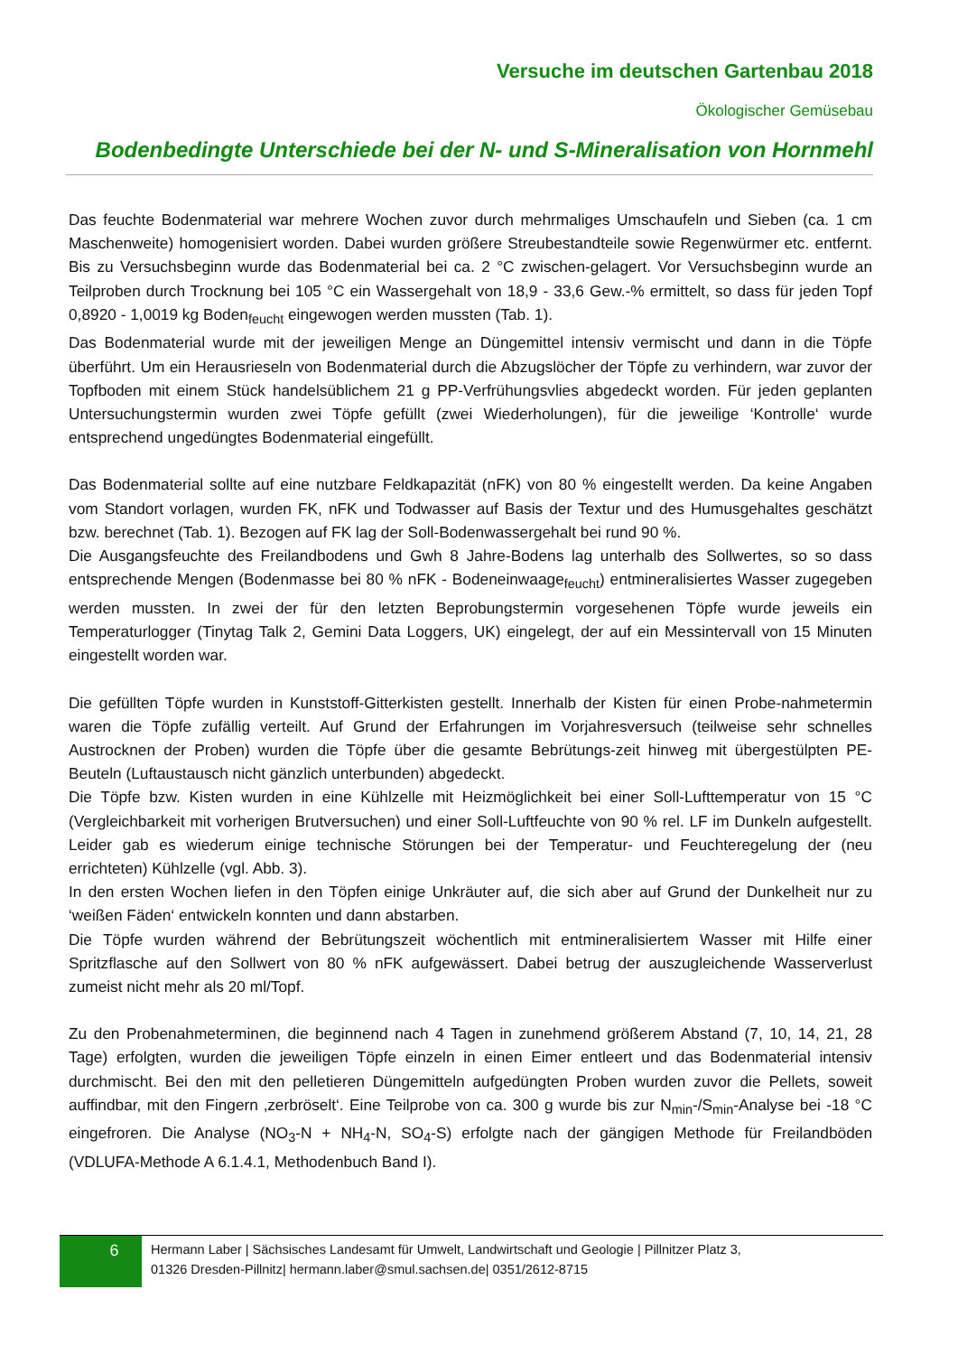Versuche im deutschen Gartenbau 2018
Ökologischer Gemüsebau
Bodenbedingte Unterschiede bei der N- und S-Mineralisation von Hornmehl
Das feuchte Bodenmaterial war mehrere Wochen zuvor durch mehrmaliges Umschaufeln und Sieben (ca. 1 cm Maschenweite) homogenisiert worden. Dabei wurden größere Streubestandteile sowie Regenwürmer etc. entfernt. Bis zu Versuchsbeginn wurde das Bodenmaterial bei ca. 2 °C zwischen-gelagert. Vor Versuchsbeginn wurde an Teilproben durch Trocknung bei 105 °C ein Wassergehalt von 18,9 - 33,6 Gew.-% ermittelt, so dass für jeden Topf 0,8920 - 1,0019 kg Boden<sub>feucht</sub> eingewogen werden mussten (Tab. 1).
Das Bodenmaterial wurde mit der jeweiligen Menge an Düngemittel intensiv vermischt und dann in die Töpfe überführt. Um ein Herausrieseln von Bodenmaterial durch die Abzugslöcher der Töpfe zu verhindern, war zuvor der Topfboden mit einem Stück handelsüblichem 21 g PP-Verfrühungsvlies abgedeckt worden. Für jeden geplanten Untersuchungstermin wurden zwei Töpfe gefüllt (zwei Wiederholungen), für die jeweilige ‘Kontrolle‘ wurde entsprechend ungedüngtes Bodenmaterial eingefüllt.
Das Bodenmaterial sollte auf eine nutzbare Feldkapazität (nFK) von 80 % eingestellt werden. Da keine Angaben vom Standort vorlagen, wurden FK, nFK und Todwasser auf Basis der Textur und des Humusgehaltes geschätzt bzw. berechnet (Tab. 1). Bezogen auf FK lag der Soll-Bodenwassergehalt bei rund 90 %.
Die Ausgangsfeuchte des Freilandbodens und Gwh 8 Jahre-Bodens lag unterhalb des Sollwertes, so so dass entsprechende Mengen (Bodenmasse bei 80 % nFK - Bodeneinwaage<sub>feucht</sub>) entmineralisiertes Wasser zugegeben werden mussten. In zwei der für den letzten Beprobungstermin vorgesehenen Töpfe wurde jeweils ein Temperaturlogger (Tinytag Talk 2, Gemini Data Loggers, UK) eingelegt, der auf ein Messintervall von 15 Minuten eingestellt worden war.
Die gefüllten Töpfe wurden in Kunststoff-Gitterkisten gestellt. Innerhalb der Kisten für einen Probe-nahmetermin waren die Töpfe zufällig verteilt. Auf Grund der Erfahrungen im Vorjahresversuch (teilweise sehr schnelles Austrocknen der Proben) wurden die Töpfe über die gesamte Bebrütungs-zeit hinweg mit übergestülpten PE-Beuteln (Luftaustausch nicht gänzlich unterbunden) abgedeckt.
Die Töpfe bzw. Kisten wurden in eine Kühlzelle mit Heizmöglichkeit bei einer Soll-Lufttemperatur von 15 °C (Vergleichbarkeit mit vorherigen Brutversuchen) und einer Soll-Luftfeuchte von 90 % rel. LF im Dunkeln aufgestellt. Leider gab es wiederum einige technische Störungen bei der Temperatur- und Feuchteregelung der (neu errichteten) Kühlzelle (vgl. Abb. 3).
In den ersten Wochen liefen in den Töpfen einige Unkräuter auf, die sich aber auf Grund der Dunkelheit nur zu ‘weißen Fäden‘ entwickeln konnten und dann abstarben.
Die Töpfe wurden während der Bebrütungszeit wöchentlich mit entmineralisiertem Wasser mit Hilfe einer Spritzflasche auf den Sollwert von 80 % nFK aufgewässert. Dabei betrug der auszugleichende Wasserverlust zumeist nicht mehr als 20 ml/Topf.
Zu den Probenahmeterminen, die beginnend nach 4 Tagen in zunehmend größerem Abstand (7, 10, 14, 21, 28 Tage) erfolgten, wurden die jeweiligen Töpfe einzeln in einen Eimer entleert und das Bodenmaterial intensiv durchmischt. Bei den mit den pelletieren Düngemitteln aufgedüngten Proben wurden zuvor die Pellets, soweit auffindbar, mit den Fingern ‚zerbröselt‘. Eine Teilprobe von ca. 300 g wurde bis zur N<sub>min</sub>-/S<sub>min</sub>-Analyse bei -18 °C eingefroren. Die Analyse (NO<sub>3</sub>-N + NH<sub>4</sub>-N, SO<sub>4</sub>-S) erfolgte nach der gängigen Methode für Freilandböden (VDLUFA-Methode A 6.1.4.1, Methodenbuch Band I).
6
Hermann Laber | Sächsisches Landesamt für Umwelt, Landwirtschaft und Geologie | Pillnitzer Platz 3,
01326 Dresden-Pillnitz| hermann.laber@smul.sachsen.de| 0351/2612-8715